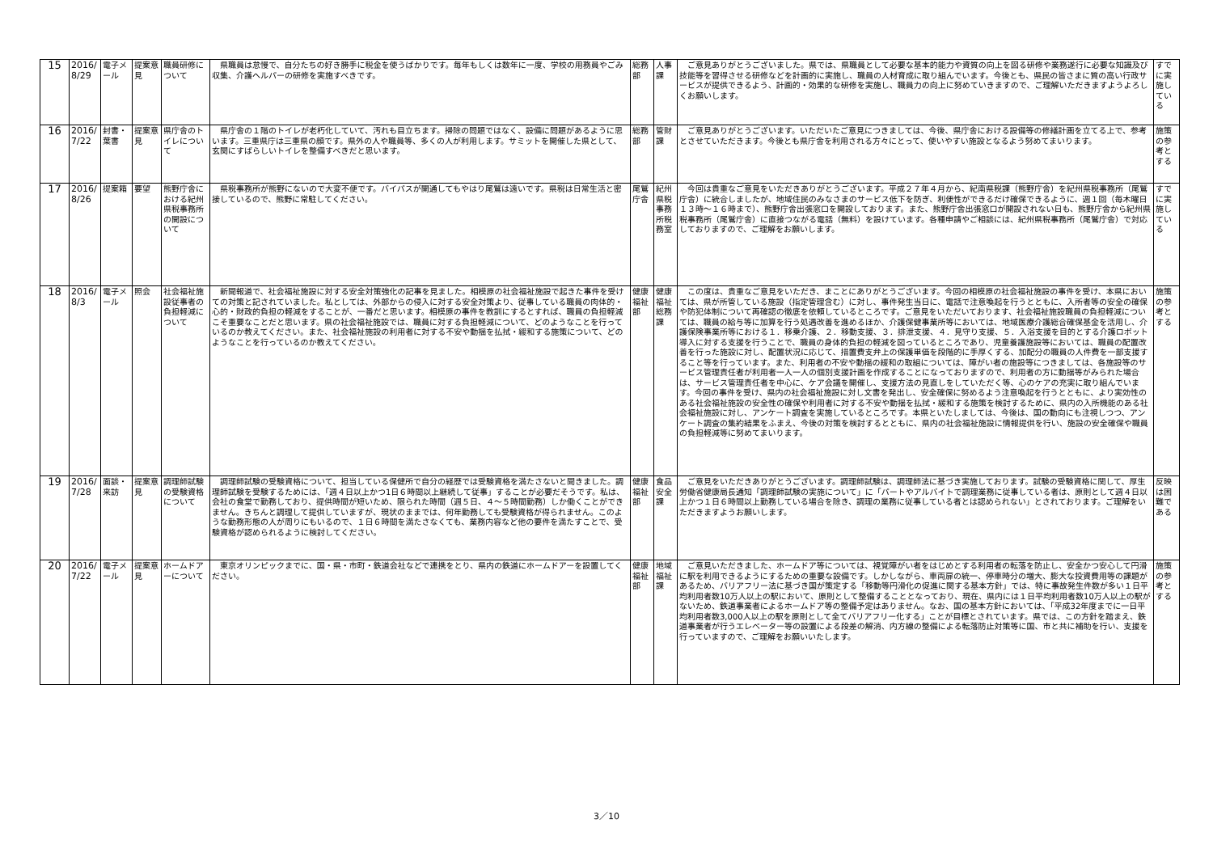| 15 | 2016/ 8/29 | 電子メール | 提案意見 | 職員研修について | 県職員は怠慢で、自分たちの好き勝手に税金を使うばかりです。毎年もしくは数年に一度、学校の用務員やごみ収集、介護ヘルパーの研修を実施すべきです。 | 総務部 | 人事課 | ご意見ありがとうございました。県では、県職員として必要な基本的能力や資質の向上を図る研修や業務遂行に必要な知識及び技能等を習得させる研修などを計画的に実施し、職員の人材育成に取り組んでいます。今後とも、県民の皆さまに質の高い行政サービスが提供できるよう、計画的・効果的な研修を実施し、職員力の向上に努めていきますので、ご理解いただきますようよろしくお願いします。 | すでに実施している |
| 16 | 2016/ 7/22 | 封書・葉書 | 提案意見 | 県庁舎のトイレについて | 県庁舎の１階のトイレが老朽化していて、汚れも目立ちます。掃除の問題ではなく、設備に問題があるように思います。三重県庁は三重県の顔です。県外の人や職員等、多くの人が利用します。サミットを開催した県として、玄関にすばらしいトイレを整備すべきだと思います。 | 総務部 | 管財課 | ご意見ありがとうございます。いただいたご意見につきましては、今後、県庁舎における設備等の修繕計画を立てる上で、参考とさせていただきます。今後とも県庁舎を利用される方々にとって、使いやすい施設となるよう努めてまいります。 | 施策の参考とする |
| 17 | 2016/ 8/26 | 提案箱 | 要望 | 熊野庁舎における紀州県税事務所の開設について | 県税事務所が熊野にないので大変不便です。バイパスが開通してもやはり尾鷲は遠いです。県税は日常生活と密接しているので、熊野に常駐してください。 | 尾鷲庁舎 | 紀州県税事務所税務室 | 今回は貴重なご意見をいただきありがとうございます。平成２７年４月から、紀南県税課（熊野庁舎）を紀州県税事務所（尾鷲庁舎）に統合しましたが、地域住民のみなさまのサービス低下を防ぎ、利便性ができるだけ確保できるように、週１回（毎木曜日１３時～１６時まで）、熊野庁舎出張窓口を開設しております。また、熊野庁舎出張窓口が開設されない日も、熊野庁舎から紀州県税事務所（尾鷲庁舎）に直接つながる電話（無料）を設けています。各種申請やご相談には、紀州県税事務所（尾鷲庁舎）で対応しておりますので、ご理解をお願いします。 | すでに実施している |
| 18 | 2016/ 8/3 | 電子メール | 照会 | 社会福祉施設従事者の負担軽減について | 新聞報道で、社会福祉施設に対する安全対策強化の記事を見ました。相模原の社会福祉施設で起きた事件を受けての対策と記されていました。私としては、外部からの侵入に対する安全対策より、従事している職員の肉体的・心的・財政的負担の軽減をすることが、一番だと思います。相模原の事件を教訓にするとすれば、職員の負担軽減こそ重要なことだと思います。県の社会福祉施設では、職員に対する負担軽減について、どのようなことを行っているのか教えてください。また、社会福祉施設の利用者に対する不安や動揺を払拭・緩和する施策について、どのようなことを行っているのか教えてください。 | 健康福祉部 | 健康福祉総務課 | この度は、貴重なご意見をいただき、まことにありがとうございます。今回の相模原の社会福祉施設の事件を受け、本県においては、県が所管している施設（指定管理含む）に対し、事件発生当日に、電話で注意喚起を行うとともに、入所者等の安全の確保や防犯体制について再確認の徹底を依頼しているところです。ご意見をいただいております、社会福祉施設職員の負担軽減については、職員の給与等に加算を行う処遇改善を進めるほか、介護保健事業所等においては、地域医療介護総合確保基金を活用し、介護保険事業所等における１．移乗介護、２．移動支援、３．排泄支援、４．見守り支援、５．入浴支援を目的とする介護ロボット導入に対する支援を行うことで、職員の身体的負担の軽減を図っているところであり、児童養護施設等においては、職員の配置改善を行った施設に対し、配置状況に応じて、措置費支弁上の保護単価を段階的に手厚くする、加配分の職員の人件費を一部支援すること等を行っています。また、利用者の不安や動揺の緩和の取組については、障がい者の施設等につきましては、各施設等のサービス管理責任者が利用者一人一人の個別支援計画を作成することになっておりますので、利用者の方に動揺等がみられた場合は、サービス管理責任者を中心に、ケア会議を開催し、支援方法の見直しをしていただく等、心のケアの充実に取り組んでいます。今回の事件を受け、県内の社会福祉施設に対し文書を発出し、安全確保に努めるよう注意喚起を行うとともに、より実効性のある社会福祉施設の安全性の確保や利用者に対する不安や動揺を払拭・緩和する施策を検討するために、県内の入所機能のある社会福祉施設に対し、アンケート調査を実施しているところです。本県といたしましては、今後は、国の動向にも注視しつつ、アンケート調査の集約結果をふまえ、今後の対策を検討するとともに、県内の社会福祉施設に情報提供を行い、施設の安全確保や職員の負担軽減等に努めてまいります。 | 施策の参考とする |
| 19 | 2016/ 7/28 | 面談・来訪 | 提案意見 | 調理師試験の受験資格について | 調理師試験の受験資格について、担当している保健所で自分の経歴では受験資格を満たさないと聞きました。調理師試験を受験するためには、「週４日以上かつ1日６時間以上継続して従事」することが必要だそうです。私は、会社の食堂で勤務しており、提供時間が短いため、限られた時間（週５日、４～５時間勤務）しか働くことができません。きちんと調理して提供していますが、現状のままでは、何年勤務しても受験資格が得られません。このような勤務形態の人が周りにもいるので、１日６時間を満たさなくても、業務内容など他の要件を満たすことで、受験資格が認められるように検討してください。 | 健康福祉部 | 食品安全課 | ご意見をいただきありがとうございます。調理師試験は、調理師法に基づき実施しております。試験の受験資格に関して、厚生労働省健康局長通知「調理師試験の実施について」に「パートやアルバイトで調理業務に従事している者は、原則として週４日以上かつ１日６時間以上勤務している場合を除き、調理の業務に従事している者とは認められない」とされております。ご理解をいただきますようお願いします。 | 反映は困難である |
| 20 | 2016/ 7/22 | 電子メール | 提案意見 | ホームドアーについて | 東京オリンピックまでに、国・県・市町・鉄道会社などで連携をとり、県内の鉄道にホームドアーを設置してください。 | 健康福祉部 | 地域福祉課 | ご意見いただきました、ホームドア等については、視覚障がい者をはじめとする利用者の転落を防止し、安全かつ安心して円滑に駅を利用できるようにするための重要な設備です。しかしながら、車両扉の統一、停車時分の増大、膨大な投資費用等の課題があるため、バリアフリー法に基づき国が策定する「移動等円滑化の促進に関する基本方針」では、特に事故発生件数が多い１日平均利用者数10万人以上の駅において、原則として整備することとなっており、現在、県内には１日平均利用者数10万人以上の駅がないため、鉄道事業者によるホームドア等の整備予定はありません。なお、国の基本方針においては、「平成32年度までに一日平均利用者数3,000人以上の駅を原則として全てバリアフリー化する」ことが目標とされています。県では、この方針を踏まえ、鉄道事業者が行うエレベーター等の設置による段差の解消、内方線の整備による転落防止対策等に国、市と共に補助を行い、支援を行っていますので、ご理解をお願いいたします。 | 施策の参考とする |
3／10